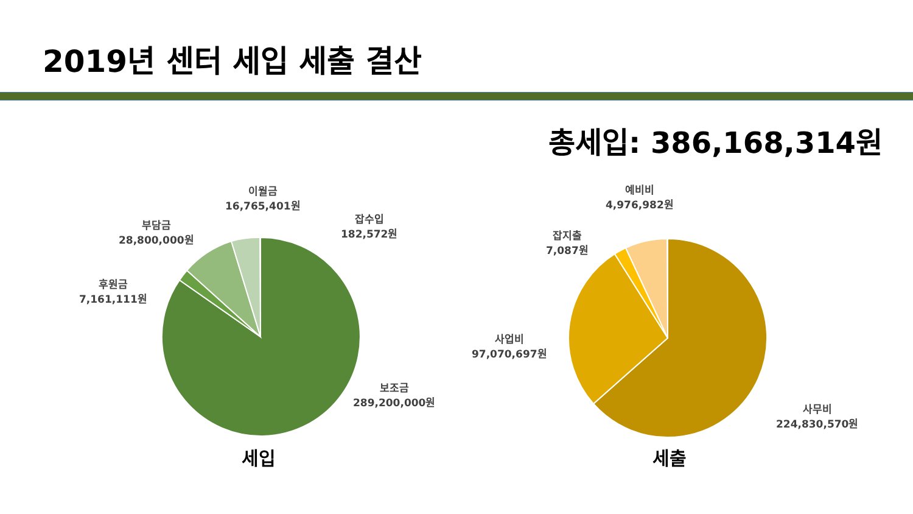2019년 센터 세입 세출 결산
총세입: 386,168,314원
이월금
16,765,401원
잡수입
182,572원
부담금
28,800,000원
후원금
7,161,111원
보조금
289,200,000원
세입
예비비
4,976,982원
잡지출
7,087원
사업비
97,070,697원
사무비
224,830,570원
세출